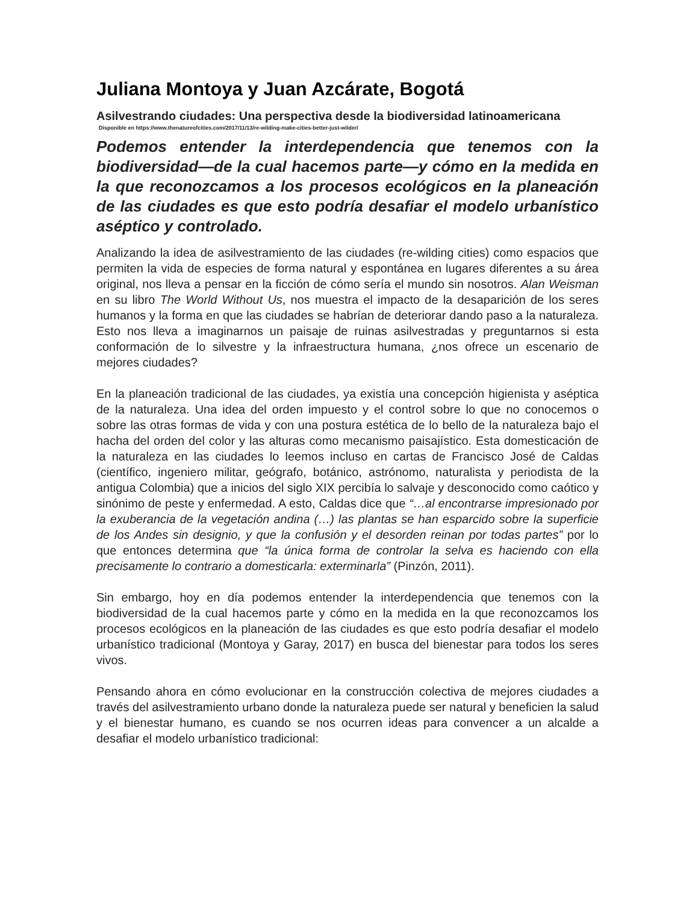Juliana Montoya y Juan Azcárate, Bogotá
Asilvestrando ciudades: Una perspectiva desde la biodiversidad latinoamericana
Disponible en https://www.thenatureofcities.com/2017/11/13/re-wilding-make-cities-better-just-wilder/
Podemos entender la interdependencia que tenemos con la biodiversidad—de la cual hacemos parte—y cómo en la medida en la que reconozcamos a los procesos ecológicos en la planeación de las ciudades es que esto podría desafiar el modelo urbanístico aséptico y controlado.
Analizando la idea de asilvestramiento de las ciudades (re-wilding cities) como espacios que permiten la vida de especies de forma natural y espontánea en lugares diferentes a su área original, nos lleva a pensar en la ficción de cómo sería el mundo sin nosotros. Alan Weisman en su libro The World Without Us, nos muestra el impacto de la desaparición de los seres humanos y la forma en que las ciudades se habrían de deteriorar dando paso a la naturaleza. Esto nos lleva a imaginarnos un paisaje de ruinas asilvestradas y preguntarnos si esta conformación de lo silvestre y la infraestructura humana, ¿nos ofrece un escenario de mejores ciudades?
En la planeación tradicional de las ciudades, ya existía una concepción higienista y aséptica de la naturaleza. Una idea del orden impuesto y el control sobre lo que no conocemos o sobre las otras formas de vida y con una postura estética de lo bello de la naturaleza bajo el hacha del orden del color y las alturas como mecanismo paisajístico. Esta domesticación de la naturaleza en las ciudades lo leemos incluso en cartas de Francisco José de Caldas (científico, ingeniero militar, geógrafo, botánico, astrónomo, naturalista y periodista de la antigua Colombia) que a inicios del siglo XIX percibía lo salvaje y desconocido como caótico y sinónimo de peste y enfermedad. A esto, Caldas dice que “…al encontrarse impresionado por la exuberancia de la vegetación andina (…) las plantas se han esparcido sobre la superficie de los Andes sin designio, y que la confusión y el desorden reinan por todas partes” por lo que entonces determina que “la única forma de controlar la selva es haciendo con ella precisamente lo contrario a domesticarla: exterminarla” (Pinzón, 2011).
Sin embargo, hoy en día podemos entender la interdependencia que tenemos con la biodiversidad de la cual hacemos parte y cómo en la medida en la que reconozcamos los procesos ecológicos en la planeación de las ciudades es que esto podría desafiar el modelo urbanístico tradicional (Montoya y Garay, 2017) en busca del bienestar para todos los seres vivos.
Pensando ahora en cómo evolucionar en la construcción colectiva de mejores ciudades a través del asilvestramiento urbano donde la naturaleza puede ser natural y beneficien la salud y el bienestar humano, es cuando se nos ocurren ideas para convencer a un alcalde a desafiar el modelo urbanístico tradicional: